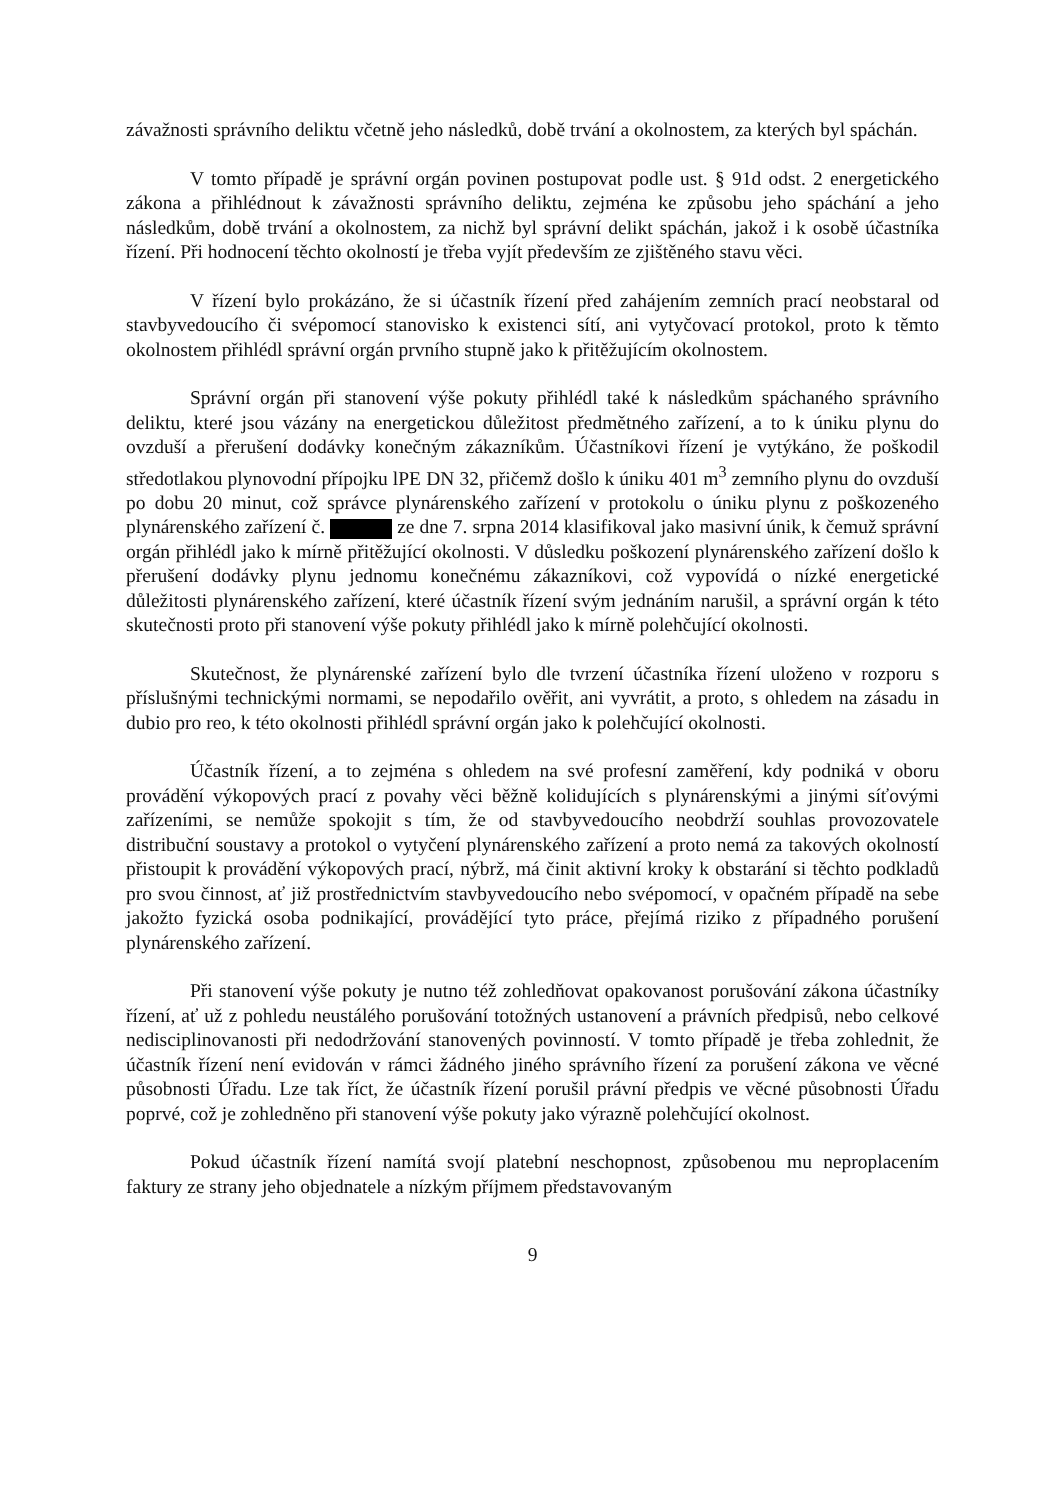závažnosti správního deliktu včetně jeho následků, době trvání a okolnostem, za kterých byl spáchán.
V tomto případě je správní orgán povinen postupovat podle ust. § 91d odst. 2 energetického zákona a přihlédnout k závažnosti správního deliktu, zejména ke způsobu jeho spáchání a jeho následkům, době trvání a okolnostem, za nichž byl správní delikt spáchán, jakož i k osobě účastníka řízení. Při hodnocení těchto okolností je třeba vyjít především ze zjištěného stavu věci.
V řízení bylo prokázáno, že si účastník řízení před zahájením zemních prací neobstaral od stavbyvedoucího či svépomocí stanovisko k existenci sítí, ani vytyčovací protokol, proto k těmto okolnostem přihlédl správní orgán prvního stupně jako k přitěžujícím okolnostem.
Správní orgán při stanovení výše pokuty přihlédl také k následkům spáchaného správního deliktu, které jsou vázány na energetickou důležitost předmětného zařízení, a to k úniku plynu do ovzduší a přerušení dodávky konečným zákazníkům. Účastníkovi řízení je vytýkáno, že poškodil středotlakou plynovodní přípojku lPE DN 32, přičemž došlo k úniku 401 m<sup>3</sup> zemního plynu do ovzduší po dobu 20 minut, což správce plynárenského zařízení v protokolu o úniku plynu z poškozeného plynárenského zařízení č. ze dne 7. srpna 2014 klasifikoval jako masivní únik, k čemuž správní orgán přihlédl jako k mírně přitěžující okolnosti. V důsledku poškození plynárenského zařízení došlo k přerušení dodávky plynu jednomu konečnému zákazníkovi, což vypovídá o nízké energetické důležitosti plynárenského zařízení, které účastník řízení svým jednáním narušil, a správní orgán k této skutečnosti proto při stanovení výše pokuty přihlédl jako k mírně polehčující okolnosti.
Skutečnost, že plynárenské zařízení bylo dle tvrzení účastníka řízení uloženo v rozporu s příslušnými technickými normami, se nepodařilo ověřit, ani vyvrátit, a proto, s ohledem na zásadu in dubio pro reo, k této okolnosti přihlédl správní orgán jako k polehčující okolnosti.
Účastník řízení, a to zejména s ohledem na své profesní zaměření, kdy podniká v oboru provádění výkopových prací z povahy věci běžně kolidujících s plynárenskými a jinými síťovými zařízeními, se nemůže spokojit s tím, že od stavbyvedoucího neobdrží souhlas provozovatele distribuční soustavy a protokol o vytyčení plynárenského zařízení a proto nemá za takových okolností přistoupit k provádění výkopových prací, nýbrž, má činit aktivní kroky k obstarání si těchto podkladů pro svou činnost, ať již prostřednictvím stavbyvedoucího nebo svépomocí, v opačném případě na sebe jakožto fyzická osoba podnikající, provádějící tyto práce, přejímá riziko z případného porušení plynárenského zařízení.
Při stanovení výše pokuty je nutno též zohledňovat opakovanost porušování zákona účastníky řízení, ať už z pohledu neustálého porušování totožných ustanovení a právních předpisů, nebo celkové nedisciplinovanosti při nedodržování stanovených povinností. V tomto případě je třeba zohlednit, že účastník řízení není evidován v rámci žádného jiného správního řízení za porušení zákona ve věcné působnosti Úřadu. Lze tak říct, že účastník řízení porušil právní předpis ve věcné působnosti Úřadu poprvé, což je zohledněno při stanovení výše pokuty jako výrazně polehčující okolnost.
Pokud účastník řízení namítá svojí platební neschopnost, způsobenou mu neproplacením faktury ze strany jeho objednatele a nízkým příjmem představovaným
9